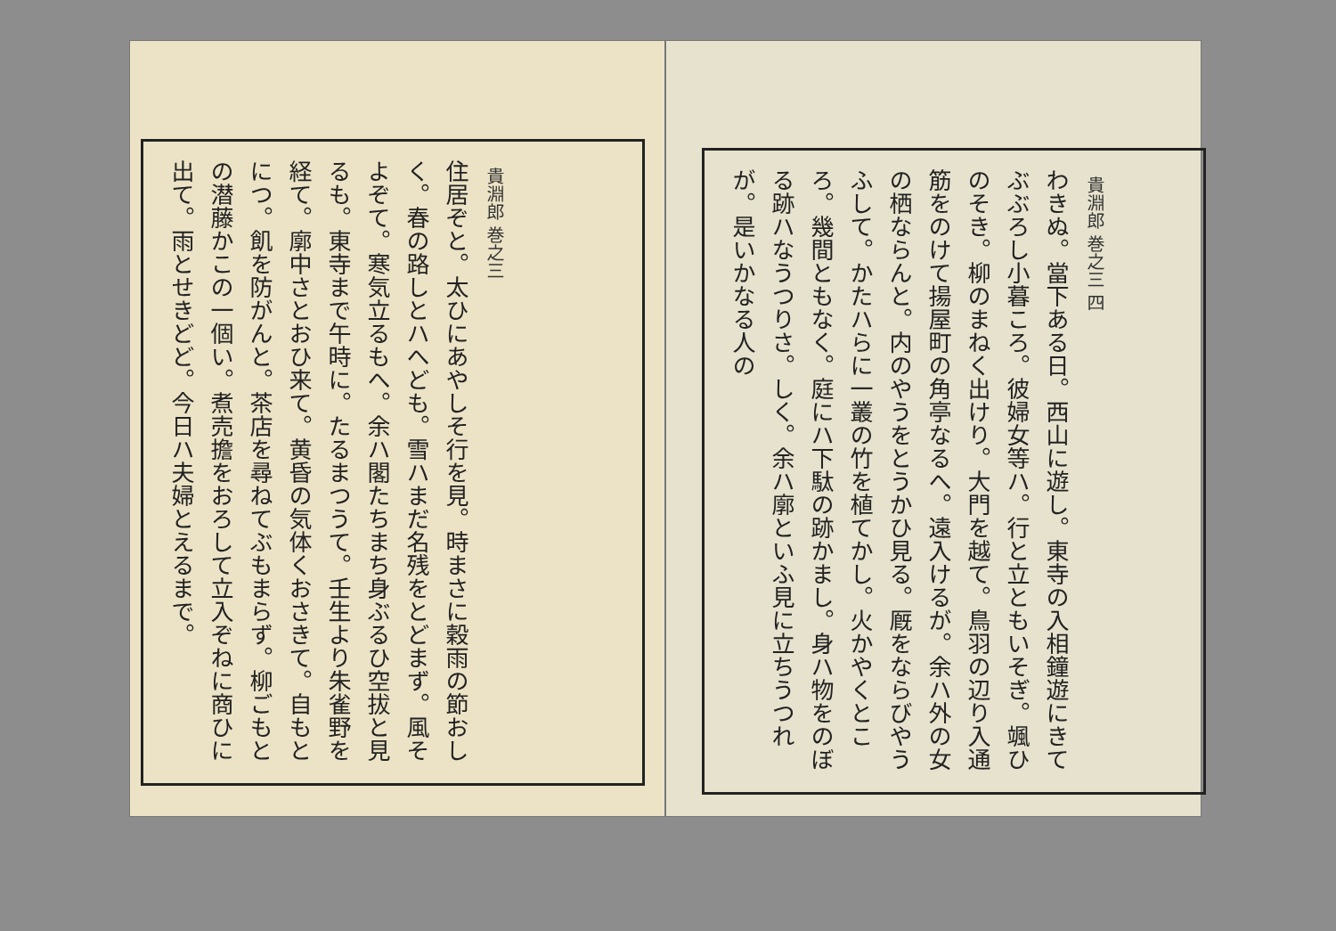貴淵郎 巻之三 四
わきぬ。當下ある日。西山に遊し。東寺の入相鐘遊にきてぶぶろし小暮ころ。彼婦女等ハ。行と立ともいそぎ。颯ひのそき。柳のまねく出けり。大門を越て。鳥羽の辺り入通筋をのけて揚屋町の角亭なるへ。遠入けるが。余ハ外の女の栖ならんと。内のやうをとうかひ見る。厩をならびやうふして。かたハらに一叢の竹を植てかし。火かやくところ。幾間ともなく。庭にハ下駄の跡かまし。身ハ物をのぼる跡ハなうつりさ。しく。余ハ廓といふ見に立ちうつれが。是いかなる人の
貴淵郎 巻之三
住居ぞと。太ひにあやしそ行を見。時まさに穀雨の節おしく。春の路しとハへども。雪ハまだ名残をとどまず。風そよぞて。寒気立るもへ。余ハ閣たちまち身ぶるひ空拔と見るも。東寺まで午時に。たるまつうて。壬生より朱雀野を経て。廓中さとおひ来て。黄昏の気体くおさきて。自もとにつ。飢を防がんと。茶店を尋ねてぶもまらず。柳ごもとの潜藤かこの一個い。煮売擔をおろして立入ぞねに商ひに出て。雨とせきどど。今日ハ夫婦とえるまで。